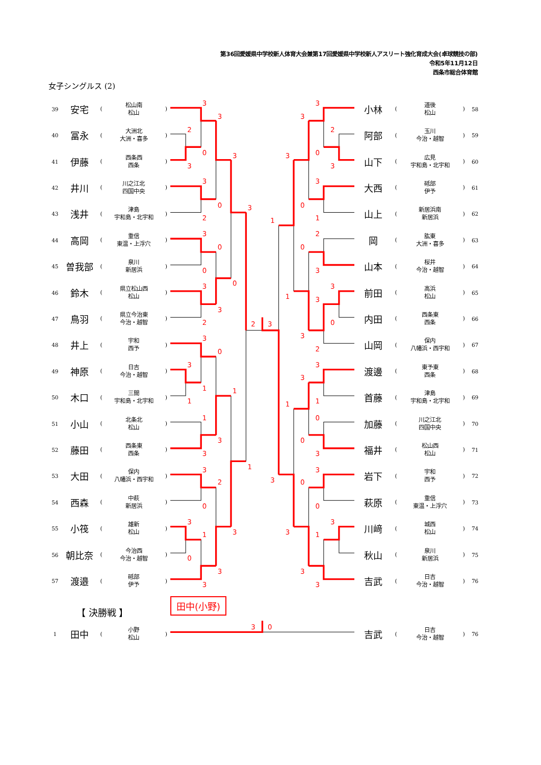第36回愛媛県中学校新人体育大会兼第17回愛媛県中学校新人アスリート強化育成大会(卓球競技の部)
令和5年11月12日
西条市総合体育館
女子シングルス (2)
| 39 | 安宅 | ( | 松山南 松山 | ) |
| 40 | 冨永 | ( | 大洲北 大洲・喜多 | ) |
| 41 | 伊藤 | ( | 西条西 西条 | ) |
| 42 | 井川 | ( | 川之江北 四国中央 | ) |
| 43 | 浅井 | ( | 津島 宇和島・北宇和 | ) |
| 44 | 高岡 | ( | 重信 東温・上浮穴 | ) |
| 45 | 曽我部 | ( | 泉川 新居浜 | ) |
| 46 | 鈴木 | ( | 県立松山西 松山 | ) |
| 47 | 鳥羽 | ( | 県立今治東 今治・越智 | ) |
| 48 | 井上 | ( | 宇和 西予 | ) |
| 49 | 神原 | ( | 日吉 今治・越智 | ) |
| 50 | 木口 | ( | 三間 宇和島・北宇和 | ) |
| 51 | 小山 | ( | 北条北 松山 | ) |
| 52 | 藤田 | ( | 西条東 西条 | ) |
| 53 | 大田 | ( | 保内 八幡浜・西宇和 | ) |
| 54 | 西森 | ( | 中萩 新居浜 | ) |
| 55 | 小筏 | ( | 雄新 松山 | ) |
| 56 | 朝比奈 | ( | 今治西 今治・越智 | ) |
| 57 | 渡邉 | ( | 砥部 伊予 | ) |
3
3
2
0
3
3
3
0
2
3
3
0
0
0
3
3
2
2
3
3
0
3
1
1
1
1
3
3
1
3
2
0
3
1
0
3
3
3
3
3
2
0
3
3
3
0
1
1
2
0
3
3
1
3
0
3
2
3
3
1
1
0
0
3
3
0
3
0
3
1
3
3
3
| 小林 | ( | 道後 松山 | ) | 58 |
| 阿部 | ( | 玉川 今治・越智 | ) | 59 |
| 山下 | ( | 広見 宇和島・北宇和 | ) | 60 |
| 大西 | ( | 砥部 伊予 | ) | 61 |
| 山上 | ( | 新居浜南 新居浜 | ) | 62 |
| 岡 | ( | 肱東 大洲・喜多 | ) | 63 |
| 山本 | ( | 桜井 今治・越智 | ) | 64 |
| 前田 | ( | 高浜 松山 | ) | 65 |
| 内田 | ( | 西条東 西条 | ) | 66 |
| 山岡 | ( | 保内 八幡浜・西宇和 | ) | 67 |
| 渡邊 | ( | 東予東 西条 | ) | 68 |
| 首藤 | ( | 津島 宇和島・北宇和 | ) | 69 |
| 加藤 | ( | 川之江北 四国中央 | ) | 70 |
| 福井 | ( | 松山西 松山 | ) | 71 |
| 岩下 | ( | 宇和 西予 | ) | 72 |
| 萩原 | ( | 重信 東温・上浮穴 | ) | 73 |
| 川﨑 | ( | 城西 松山 | ) | 74 |
| 秋山 | ( | 泉川 新居浜 | ) | 75 |
| 吉武 | ( | 日吉 今治・越智 | ) | 76 |
【 決勝戦 】
田中(小野)
| 1 | 田中 | ( | 小野 松山 | ) |
3
0
| 吉武 | ( | 日吉 今治・越智 | ) | 76 |